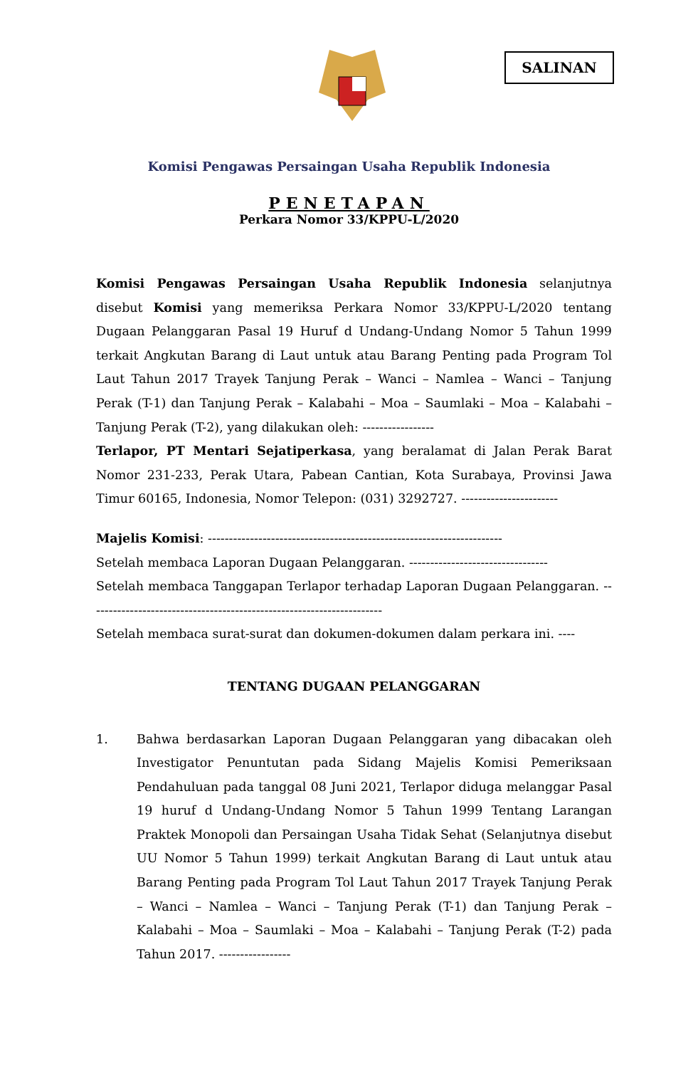SALINAN
Komisi Pengawas Persaingan Usaha Republik Indonesia
PENETAPAN
Perkara Nomor 33/KPPU-L/2020
Komisi Pengawas Persaingan Usaha Republik Indonesia selanjutnya disebut Komisi yang memeriksa Perkara Nomor 33/KPPU-L/2020 tentang Dugaan Pelanggaran Pasal 19 Huruf d Undang-Undang Nomor 5 Tahun 1999 terkait Angkutan Barang di Laut untuk atau Barang Penting pada Program Tol Laut Tahun 2017 Trayek Tanjung Perak – Wanci – Namlea – Wanci – Tanjung Perak (T-1) dan Tanjung Perak – Kalabahi – Moa – Saumlaki – Moa – Kalabahi – Tanjung Perak (T-2), yang dilakukan oleh: -----------------
Terlapor, PT Mentari Sejatiperkasa, yang beralamat di Jalan Perak Barat Nomor 231-233, Perak Utara, Pabean Cantian, Kota Surabaya, Provinsi Jawa Timur 60165, Indonesia, Nomor Telepon: (031) 3292727. -----------------------
Majelis Komisi: ----------------------------------------------------------------------
Setelah membaca Laporan Dugaan Pelanggaran. ---------------------------------
Setelah membaca Tanggapan Terlapor terhadap Laporan Dugaan Pelanggaran. ----------------------------------------------------------------------
Setelah membaca surat-surat dan dokumen-dokumen dalam perkara ini. ----
TENTANG DUGAAN PELANGGARAN
1. Bahwa berdasarkan Laporan Dugaan Pelanggaran yang dibacakan oleh Investigator Penuntutan pada Sidang Majelis Komisi Pemeriksaan Pendahuluan pada tanggal 08 Juni 2021, Terlapor diduga melanggar Pasal 19 huruf d Undang-Undang Nomor 5 Tahun 1999 Tentang Larangan Praktek Monopoli dan Persaingan Usaha Tidak Sehat (Selanjutnya disebut UU Nomor 5 Tahun 1999) terkait Angkutan Barang di Laut untuk atau Barang Penting pada Program Tol Laut Tahun 2017 Trayek Tanjung Perak – Wanci – Namlea – Wanci – Tanjung Perak (T-1) dan Tanjung Perak – Kalabahi – Moa – Saumlaki – Moa – Kalabahi – Tanjung Perak (T-2) pada Tahun 2017. -----------------